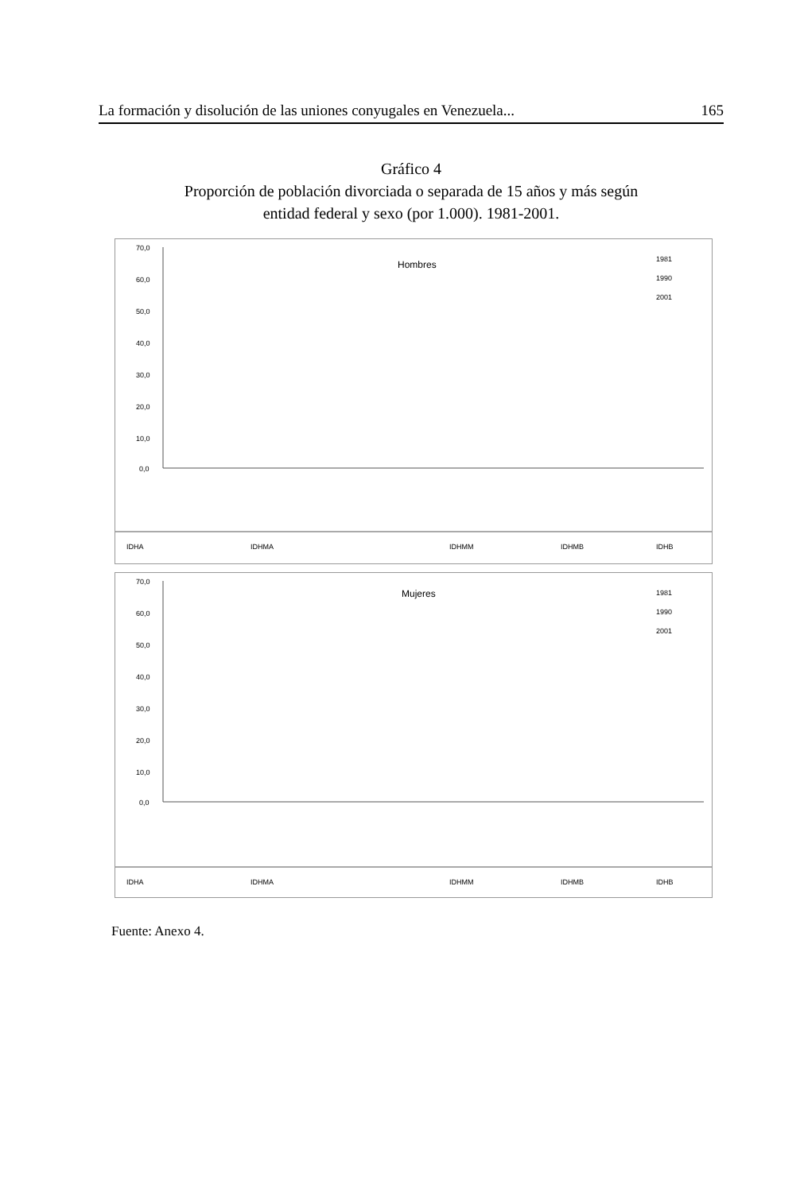La formación y disolución de las uniones conyugales en Venezuela... 165
Gráfico 4
Proporción de población divorciada o separada de 15 años y más según
entidad federal y sexo (por 1.000). 1981-2001.
70,0
60,0
50,0
40,0
30,0
20,0
10,0
0,0
Hombres
1981
1990
2001
IDHA
IDHMA
IDHMM
IDHMB
IDHB
70,0
60,0
50,0
40,0
30,0
20,0
10,0
0,0
Mujeres
1981
1990
2001
IDHA
IDHMA
IDHMM
IDHMB
IDHB
Fuente: Anexo 4.